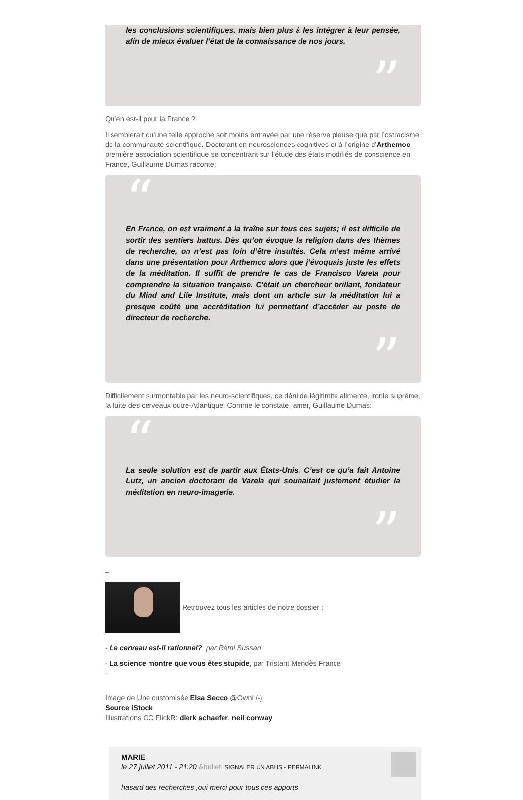les conclusions scientifiques, mais bien plus à les intégrer à leur pensée, afin de mieux évaluer l’état de la connaissance de nos jours.
”
Qu’en est-il pour la France ?
Il semblerait qu’une telle approche soit moins entravée par une réserve pieuse que par l’ostracisme de la communauté scientifique. Doctorant en neurosciences cognitives et à l’origine d’Arthemoc, première association scientifique se concentrant sur l’étude des états modifiés de conscience en France, Guillaume Dumas raconte:
“
En France, on est vraiment à la traîne sur tous ces sujets; il est difficile de sortir des sentiers battus. Dès qu’on évoque la religion dans des thèmes de recherche, on n’est pas loin d’être insultés. Cela m’est même arrivé dans une présentation pour Arthemoc alors que j’évoquais juste les effets de la méditation. Il suffit de prendre le cas de Francisco Varela pour comprendre la situation française. C’était un chercheur brillant, fondateur du Mind and Life Institute, mais dont un article sur la méditation lui a presque coûté une accréditation lui permettant d’accéder au poste de directeur de recherche.
”
Difficilement surmontable par les neuro-scientifiques, ce déni de légitimité alimente, ironie suprême, la fuite des cerveaux outre-Atlantique. Comme le constate, amer, Guillaume Dumas:
“
La seule solution est de partir aux États-Unis. C’est ce qu’a fait Antoine Lutz, un ancien doctorant de Varela qui souhaitait justement étudier la méditation en neuro-imagerie.
”
–
Retrouvez tous les articles de notre dossier :
- Le cerveau est-il rationnel? par Rémi Sussan
- La science montre que vous êtes stupide, par Tristant Mendès France
–
Image de Une customisée Elsa Secco @Owni /-)
Source iStock
Illustrations CC FlickR: dierk schaefer, neil conway
MARIE
le 27 juillet 2011 - 21:20 &bullet; SIGNALER UN ABUS - PERMALINK
hasard des recherches ,oui merci pour tous ces apports